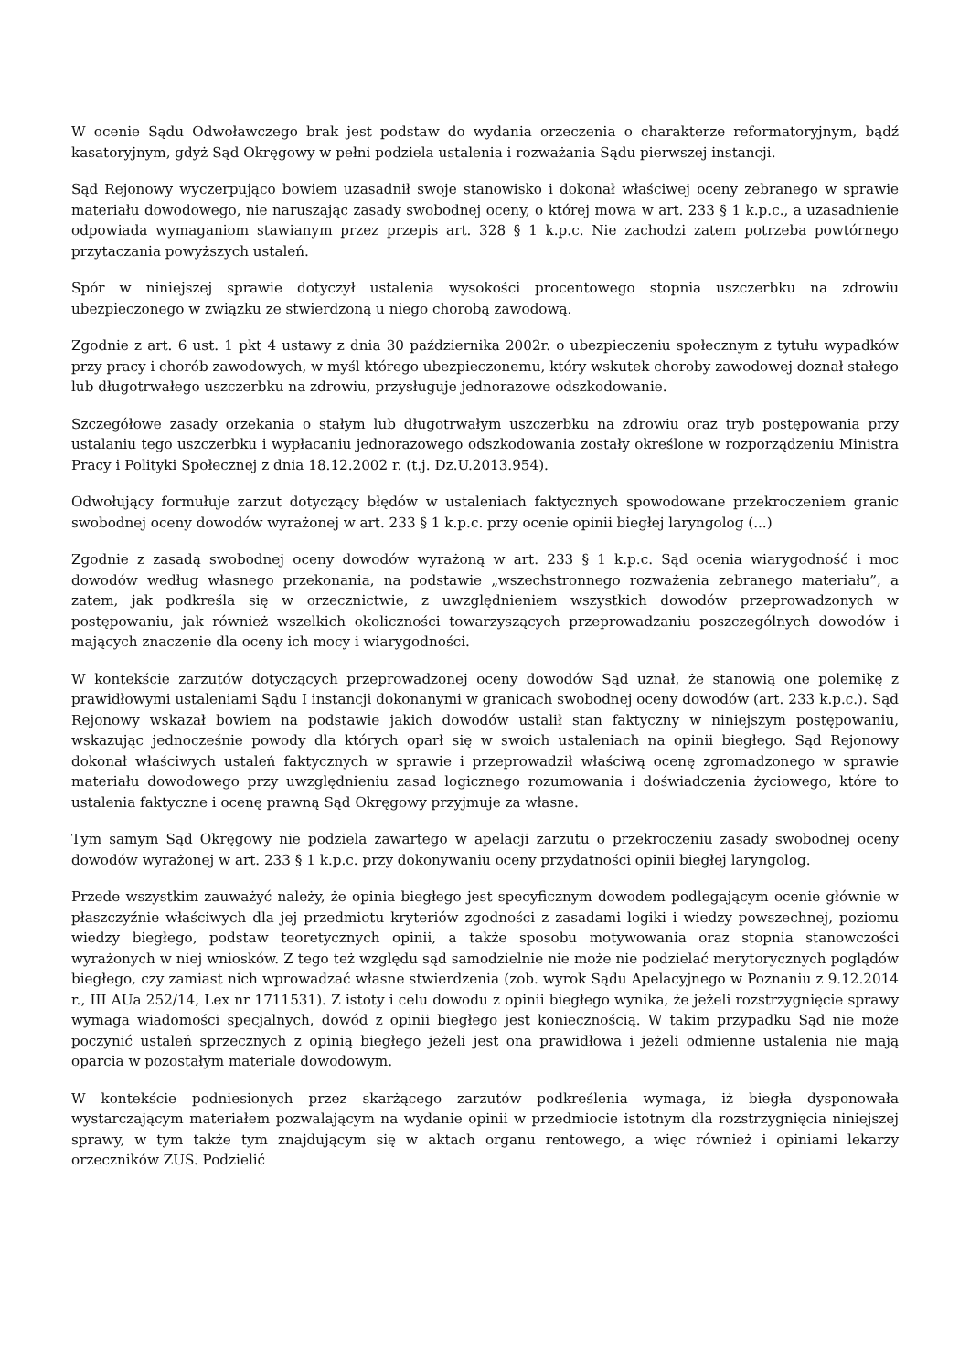W ocenie Sądu Odwoławczego brak jest podstaw do wydania orzeczenia o charakterze reformatoryjnym, bądź kasatoryjnym, gdyż Sąd Okręgowy w pełni podziela ustalenia i rozważania Sądu pierwszej instancji.
Sąd Rejonowy wyczerpująco bowiem uzasadnił swoje stanowisko i dokonał właściwej oceny zebranego w sprawie materiału dowodowego, nie naruszając zasady swobodnej oceny, o której mowa w art. 233 § 1 k.p.c., a uzasadnienie odpowiada wymaganiom stawianym przez przepis art. 328 § 1 k.p.c. Nie zachodzi zatem potrzeba powtórnego przytaczania powyższych ustaleń.
Spór w niniejszej sprawie dotyczył ustalenia wysokości procentowego stopnia uszczerbku na zdrowiu ubezpieczonego w związku ze stwierdzoną u niego chorobą zawodową.
Zgodnie z art. 6 ust. 1 pkt 4 ustawy z dnia 30 października 2002r. o ubezpieczeniu społecznym z tytułu wypadków przy pracy i chorób zawodowych, w myśl którego ubezpieczonemu, który wskutek choroby zawodowej doznał stałego lub długotrwałego uszczerbku na zdrowiu, przysługuje jednorazowe odszkodowanie.
Szczegółowe zasady orzekania o stałym lub długotrwałym uszczerbku na zdrowiu oraz tryb postępowania przy ustalaniu tego uszczerbku i wypłacaniu jednorazowego odszkodowania zostały określone w rozporządzeniu Ministra Pracy i Polityki Społecznej z dnia 18.12.2002 r. (t.j. Dz.U.2013.954).
Odwołujący formułuje zarzut dotyczący błędów w ustaleniach faktycznych spowodowane przekroczeniem granic swobodnej oceny dowodów wyrażonej w art. 233 § 1 k.p.c. przy ocenie opinii biegłej laryngolog (...)
Zgodnie z zasadą swobodnej oceny dowodów wyrażoną w art. 233 § 1 k.p.c. Sąd ocenia wiarygodność i moc dowodów według własnego przekonania, na podstawie „wszechstronnego rozważenia zebranego materiału”, a zatem, jak podkreśla się w orzecznictwie, z uwzględnieniem wszystkich dowodów przeprowadzonych w postępowaniu, jak również wszelkich okoliczności towarzyszących przeprowadzaniu poszczególnych dowodów i mających znaczenie dla oceny ich mocy i wiarygodności.
W kontekście zarzutów dotyczących przeprowadzonej oceny dowodów Sąd uznał, że stanowią one polemikę z prawidłowymi ustaleniami Sądu I instancji dokonanymi w granicach swobodnej oceny dowodów (art. 233 k.p.c.). Sąd Rejonowy wskazał bowiem na podstawie jakich dowodów ustalił stan faktyczny w niniejszym postępowaniu, wskazując jednocześnie powody dla których oparł się w swoich ustaleniach na opinii biegłego. Sąd Rejonowy dokonał właściwych ustaleń faktycznych w sprawie i przeprowadził właściwą ocenę zgromadzonego w sprawie materiału dowodowego przy uwzględnieniu zasad logicznego rozumowania i doświadczenia życiowego, które to ustalenia faktyczne i ocenę prawną Sąd Okręgowy przyjmuje za własne.
Tym samym Sąd Okręgowy nie podziela zawartego w apelacji zarzutu o przekroczeniu zasady swobodnej oceny dowodów wyrażonej w art. 233 § 1 k.p.c. przy dokonywaniu oceny przydatności opinii biegłej laryngolog.
Przede wszystkim zauważyć należy, że opinia biegłego jest specyficznym dowodem podlegającym ocenie głównie w płaszczyźnie właściwych dla jej przedmiotu kryteriów zgodności z zasadami logiki i wiedzy powszechnej, poziomu wiedzy biegłego, podstaw teoretycznych opinii, a także sposobu motywowania oraz stopnia stanowczości wyrażonych w niej wniosków. Z tego też względu sąd samodzielnie nie może nie podzielać merytorycznych poglądów biegłego, czy zamiast nich wprowadzać własne stwierdzenia (zob. wyrok Sądu Apelacyjnego w Poznaniu z 9.12.2014 r., III AUa 252/14, Lex nr 1711531). Z istoty i celu dowodu z opinii biegłego wynika, że jeżeli rozstrzygnięcie sprawy wymaga wiadomości specjalnych, dowód z opinii biegłego jest koniecznością. W takim przypadku Sąd nie może poczynić ustaleń sprzecznych z opinią biegłego jeżeli jest ona prawidłowa i jeżeli odmienne ustalenia nie mają oparcia w pozostałym materiale dowodowym.
W kontekście podniesionych przez skarżącego zarzutów podkreślenia wymaga, iż biegła dysponowała wystarczającym materiałem pozwalającym na wydanie opinii w przedmiocie istotnym dla rozstrzygnięcia niniejszej sprawy, w tym także tym znajdującym się w aktach organu rentowego, a więc również i opiniami lekarzy orzeczników ZUS. Podzielić